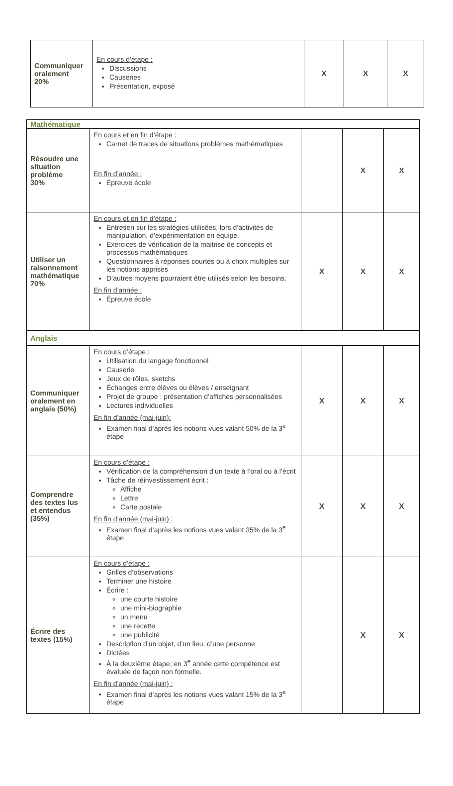| Communiquer oralement 20% | En cours d’étape : Discussions Causeries Présentation, exposé | X | X | X |
| Mathématique | | | | |
| Résoudre une situation problème 30% | En cours et en fin d’étape : Carnet de traces de situations problèmes mathématiques En fin d’année : Épreuve école | | X | X |
| Utiliser un raisonnement mathématique 70% | En cours et en fin d’étape : Entretien sur les stratégies utilisées, lors d’activités de manipulation, d’expérimentation en équipe. Exercices de vérification de la maitrise de concepts et processus mathématiques Questionnaires à réponses courtes ou à choix multiples sur les notions apprises D’autres moyens pourraient être utilisés selon les besoins. En fin d’année : Épreuve école | X | X | X |
| Anglais | | | | |
| Communiquer oralement en anglais (50%) | En cours d’étape : Utilisation du langage fonctionnel Causerie Jeux de rôles, sketchs Échanges entre élèves ou élèves / enseignant Projet de groupe : présentation d’affiches personnalisées Lectures individuelles En fin d’année (mai-juin): Examen final d’après les notions vues valant 50% de la 3<sup>e</sup> étape | X | X | X |
| Comprendre des textes lus et entendus (35%) | En cours d’étape : Vérification de la compréhension d’un texte à l’oral ou à l’écrit Tâche de réinvestissement écrit : Affiche Lettre Carte postale En fin d’année (mai-juin) : Examen final d’après les notions vues valant 35% de la 3<sup>e</sup> étape | X | X | X |
| Écrire des textes (15%) | En cours d’étape : Grilles d’observations Terminer une histoire Écrire : une courte histoire une mini-biographie un menu une recette une publicité Description d’un objet, d’un lieu, d’une personne Dictées À la deuxième étape, en 3<sup>e</sup> année cette compétence est évaluée de façon non formelle. En fin d’année (mai-juin) : Examen final d’après les notions vues valant 15% de la 3<sup>e</sup> étape | | X | X |